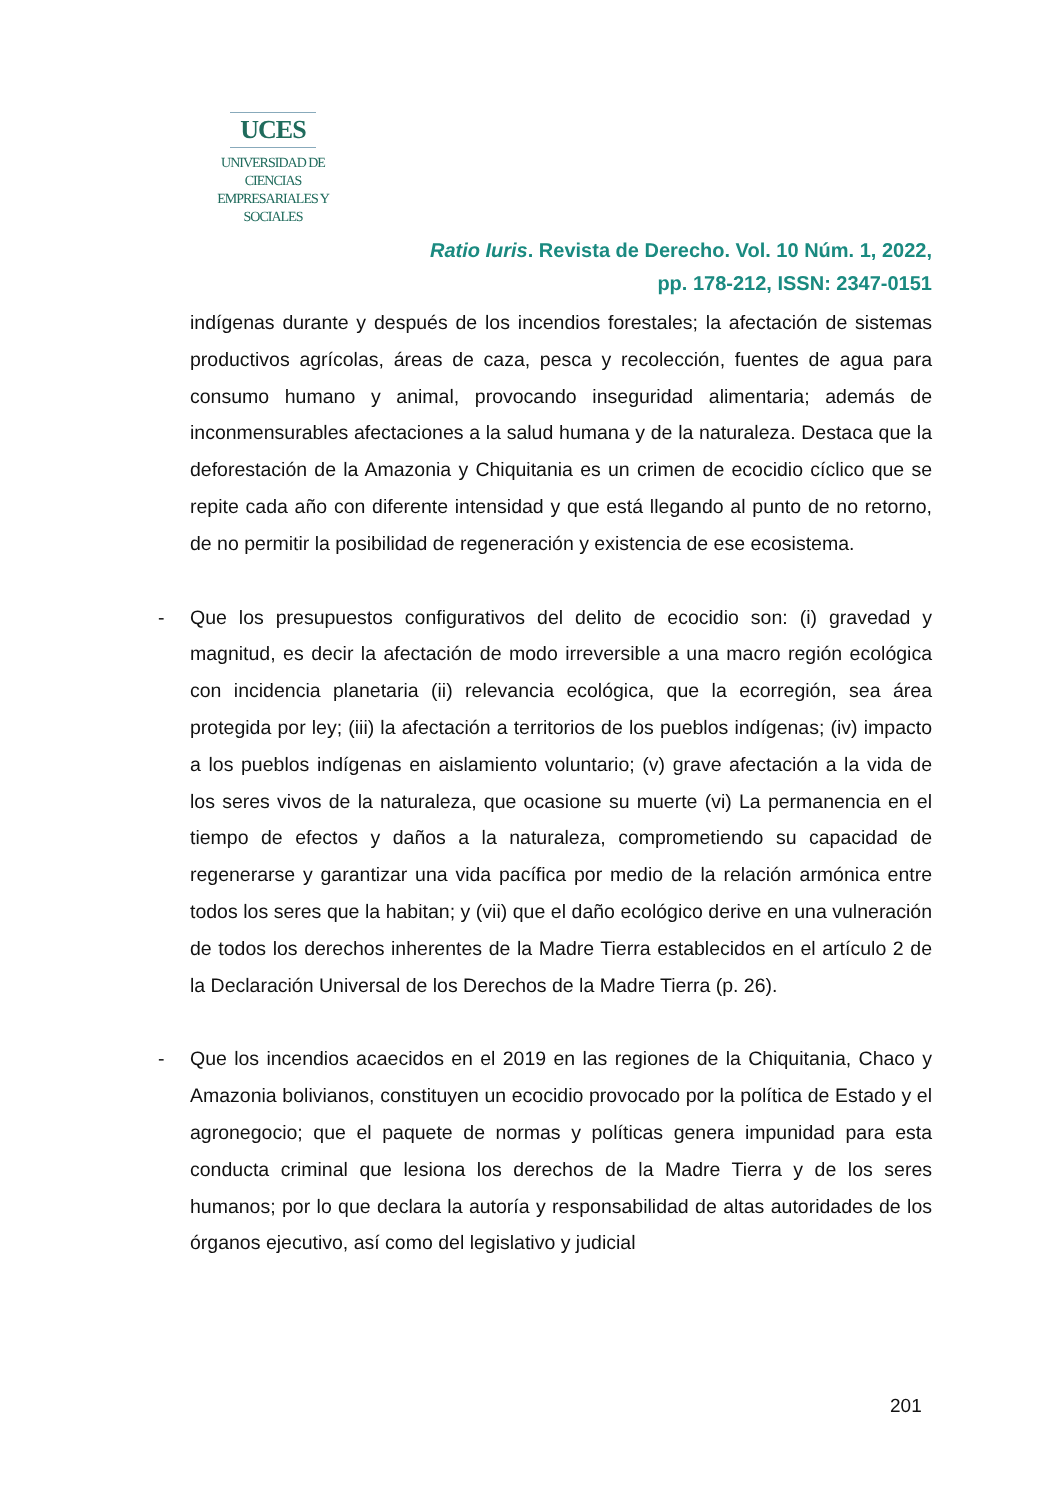UCES
UNIVERSIDAD DE CIENCIAS
EMPRESARIALES Y SOCIALES
Ratio Iuris. Revista de Derecho. Vol. 10 Núm. 1, 2022,
pp. 178-212, ISSN: 2347-0151
indígenas durante y después de los incendios forestales; la afectación de sistemas productivos agrícolas, áreas de caza, pesca y recolección, fuentes de agua para consumo humano y animal, provocando inseguridad alimentaria; además de inconmensurables afectaciones a la salud humana y de la naturaleza. Destaca que la deforestación de la Amazonia y Chiquitania es un crimen de ecocidio cíclico que se repite cada año con diferente intensidad y que está llegando al punto de no retorno, de no permitir la posibilidad de regeneración y existencia de ese ecosistema.
- Que los presupuestos configurativos del delito de ecocidio son: (i) gravedad y magnitud, es decir la afectación de modo irreversible a una macro región ecológica con incidencia planetaria (ii) relevancia ecológica, que la ecorregión, sea área protegida por ley; (iii) la afectación a territorios de los pueblos indígenas; (iv) impacto a los pueblos indígenas en aislamiento voluntario; (v) grave afectación a la vida de los seres vivos de la naturaleza, que ocasione su muerte (vi) La permanencia en el tiempo de efectos y daños a la naturaleza, comprometiendo su capacidad de regenerarse y garantizar una vida pacífica por medio de la relación armónica entre todos los seres que la habitan; y (vii) que el daño ecológico derive en una vulneración de todos los derechos inherentes de la Madre Tierra establecidos en el artículo 2 de la Declaración Universal de los Derechos de la Madre Tierra (p. 26).
- Que los incendios acaecidos en el 2019 en las regiones de la Chiquitania, Chaco y Amazonia bolivianos, constituyen un ecocidio provocado por la política de Estado y el agronegocio; que el paquete de normas y políticas genera impunidad para esta conducta criminal que lesiona los derechos de la Madre Tierra y de los seres humanos; por lo que declara la autoría y responsabilidad de altas autoridades de los órganos ejecutivo, así como del legislativo y judicial
201